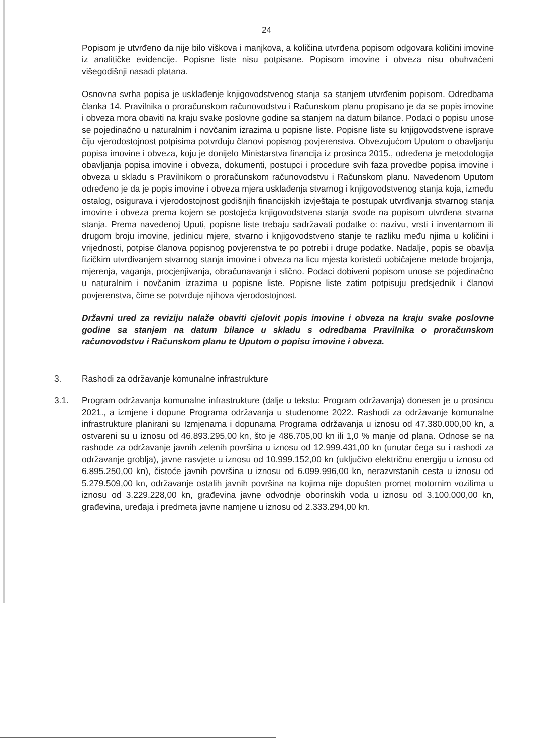24
Popisom je utvrđeno da nije bilo viškova i manjkova, a količina utvrđena popisom odgovara količini imovine iz analitičke evidencije. Popisne liste nisu potpisane. Popisom imovine i obveza nisu obuhvaćeni višegodišnji nasadi platana.
Osnovna svrha popisa je usklađenje knjigovodstvenog stanja sa stanjem utvrđenim popisom. Odredbama članka 14. Pravilnika o proračunskom računovodstvu i Računskom planu propisano je da se popis imovine i obveza mora obaviti na kraju svake poslovne godine sa stanjem na datum bilance. Podaci o popisu unose se pojedinačno u naturalnim i novčanim izrazima u popisne liste. Popisne liste su knjigovodstvene isprave čiju vjerodostojnost potpisima potvrđuju članovi popisnog povjerenstva. Obvezujućom Uputom o obavljanju popisa imovine i obveza, koju je donijelo Ministarstva financija iz prosinca 2015., određena je metodologija obavljanja popisa imovine i obveza, dokumenti, postupci i procedure svih faza provedbe popisa imovine i obveza u skladu s Pravilnikom o proračunskom računovodstvu i Računskom planu. Navedenom Uputom određeno je da je popis imovine i obveza mjera usklađenja stvarnog i knjigovodstvenog stanja koja, između ostalog, osigurava i vjerodostojnost godišnjih financijskih izvještaja te postupak utvrđivanja stvarnog stanja imovine i obveza prema kojem se postojeća knjigovodstvena stanja svode na popisom utvrđena stvarna stanja. Prema navedenoj Uputi, popisne liste trebaju sadržavati podatke o: nazivu, vrsti i inventarnom ili drugom broju imovine, jedinicu mjere, stvarno i knjigovodstveno stanje te razliku među njima u količini i vrijednosti, potpise članova popisnog povjerenstva te po potrebi i druge podatke. Nadalje, popis se obavlja fizičkim utvrđivanjem stvarnog stanja imovine i obveza na licu mjesta koristeći uobičajene metode brojanja, mjerenja, vaganja, procjenjivanja, obračunavanja i slično. Podaci dobiveni popisom unose se pojedinačno u naturalnim i novčanim izrazima u popisne liste. Popisne liste zatim potpisuju predsjednik i članovi povjerenstva, čime se potvrđuje njihova vjerodostojnost.
Državni ured za reviziju nalaže obaviti cjelovit popis imovine i obveza na kraju svake poslovne godine sa stanjem na datum bilance u skladu s odredbama Pravilnika o proračunskom računovodstvu i Računskom planu te Uputom o popisu imovine i obveza.
3. Rashodi za održavanje komunalne infrastrukture
3.1. Program održavanja komunalne infrastrukture (dalje u tekstu: Program održavanja) donesen je u prosincu 2021., a izmjene i dopune Programa održavanja u studenome 2022. Rashodi za održavanje komunalne infrastrukture planirani su Izmjenama i dopunama Programa održavanja u iznosu od 47.380.000,00 kn, a ostvareni su u iznosu od 46.893.295,00 kn, što je 486.705,00 kn ili 1,0 % manje od plana. Odnose se na rashode za održavanje javnih zelenih površina u iznosu od 12.999.431,00 kn (unutar čega su i rashodi za održavanje groblja), javne rasvjete u iznosu od 10.999.152,00 kn (uključivo električnu energiju u iznosu od 6.895.250,00 kn), čistoće javnih površina u iznosu od 6.099.996,00 kn, nerazvrstanih cesta u iznosu od 5.279.509,00 kn, održavanje ostalih javnih površina na kojima nije dopušten promet motornim vozilima u iznosu od 3.229.228,00 kn, građevina javne odvodnje oborinskih voda u iznosu od 3.100.000,00 kn, građevina, uređaja i predmeta javne namjene u iznosu od 2.333.294,00 kn.